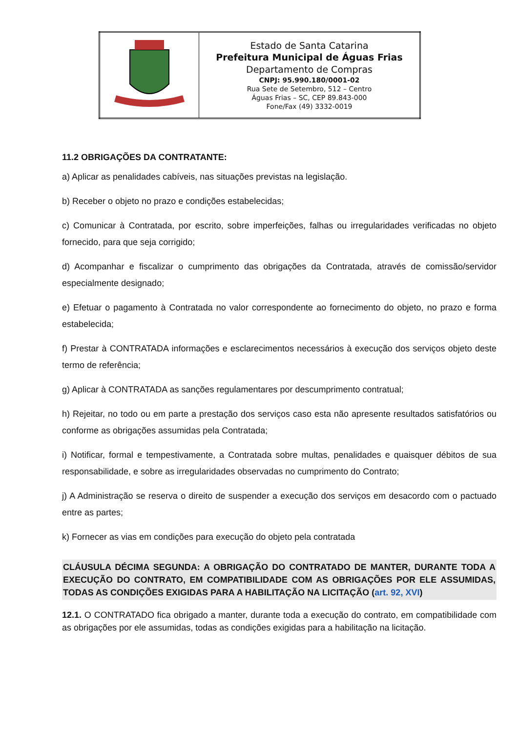| | Estado de Santa Catarina Prefeitura Municipal de Águas Frias Departamento de Compras CNPJ: 95.990.180/0001-02 Rua Sete de Setembro, 512 – Centro Águas Frias – SC, CEP 89.843-000 Fone/Fax (49) 3332-0019 |
11.2 OBRIGAÇÕES DA CONTRATANTE:
a) Aplicar as penalidades cabíveis, nas situações previstas na legislação.
b) Receber o objeto no prazo e condições estabelecidas;
c) Comunicar à Contratada, por escrito, sobre imperfeições, falhas ou irregularidades verificadas no objeto fornecido, para que seja corrigido;
d) Acompanhar e fiscalizar o cumprimento das obrigações da Contratada, através de comissão/servidor especialmente designado;
e) Efetuar o pagamento à Contratada no valor correspondente ao fornecimento do objeto, no prazo e forma estabelecida;
f) Prestar à CONTRATADA informações e esclarecimentos necessários à execução dos serviços objeto deste termo de referência;
g) Aplicar à CONTRATADA as sanções regulamentares por descumprimento contratual;
h) Rejeitar, no todo ou em parte a prestação dos serviços caso esta não apresente resultados satisfatórios ou conforme as obrigações assumidas pela Contratada;
i) Notificar, formal e tempestivamente, a Contratada sobre multas, penalidades e quaisquer débitos de sua responsabilidade, e sobre as irregularidades observadas no cumprimento do Contrato;
j) A Administração se reserva o direito de suspender a execução dos serviços em desacordo com o pactuado entre as partes;
k) Fornecer as vias em condições para execução do objeto pela contratada
CLÁUSULA DÉCIMA SEGUNDA: A OBRIGAÇÃO DO CONTRATADO DE MANTER, DURANTE TODA A EXECUÇÃO DO CONTRATO, EM COMPATIBILIDADE COM AS OBRIGAÇÕES POR ELE ASSUMIDAS, TODAS AS CONDIÇÕES EXIGIDAS PARA A HABILITAÇÃO NA LICITAÇÃO (art. 92, XVI)
12.1. O CONTRATADO fica obrigado a manter, durante toda a execução do contrato, em compatibilidade com as obrigações por ele assumidas, todas as condições exigidas para a habilitação na licitação.